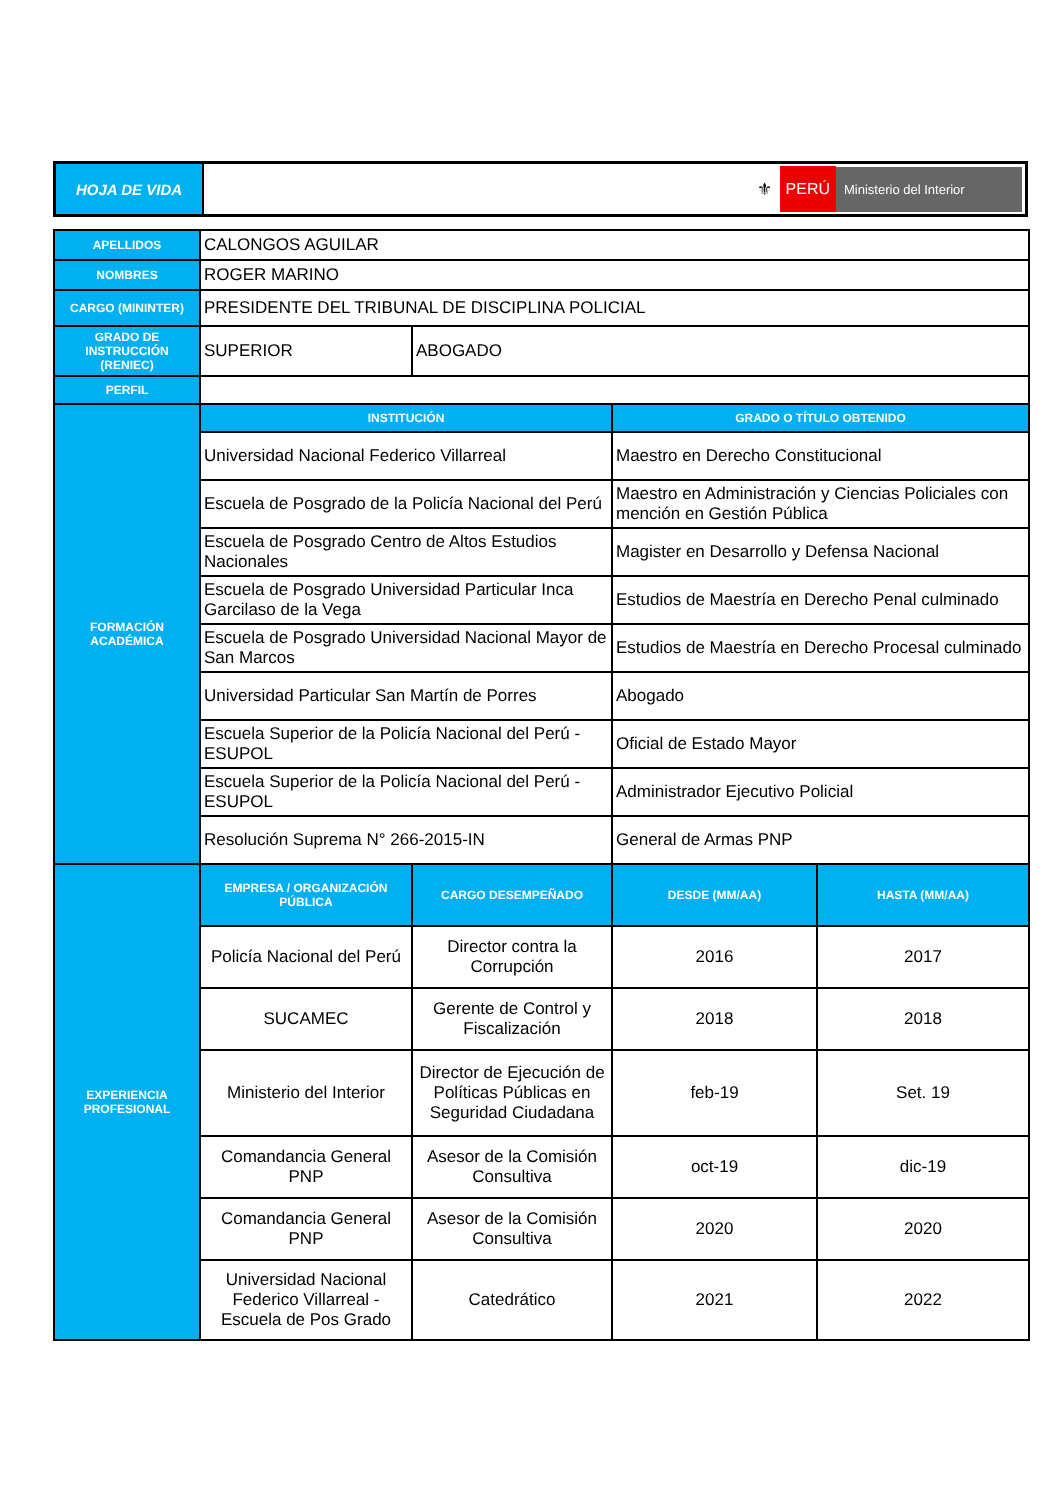| HOJA DE VIDA | ⚜ PERÚ Ministerio del Interior |
| APELLIDOS | CALONGOS AGUILAR | | | |
| NOMBRES | ROGER MARINO | | | |
| CARGO (MININTER) | PRESIDENTE DEL TRIBUNAL DE DISCIPLINA POLICIAL | | | |
| GRADO DE INSTRUCCIÓN (RENIEC) | SUPERIOR | ABOGADO | | |
| PERFIL | | | | |
| FORMACIÓN ACADÉMICA | INSTITUCIÓN | | GRADO O TÍTULO OBTENIDO | |
| | Universidad Nacional Federico Villarreal | | Maestro en Derecho Constitucional | |
| | Escuela de Posgrado de la Policía Nacional del Perú | | Maestro en Administración y Ciencias Policiales con mención en Gestión Pública | |
| | Escuela de Posgrado Centro de Altos Estudios Nacionales | | Magister en Desarrollo y Defensa Nacional | |
| | Escuela de Posgrado Universidad Particular Inca Garcilaso de la Vega | | Estudios de Maestría en Derecho Penal culminado | |
| | Escuela de Posgrado Universidad Nacional Mayor de San Marcos | | Estudios de Maestría en Derecho Procesal culminado | |
| | Universidad Particular San Martín de Porres | | Abogado | |
| | Escuela Superior de la Policía Nacional del Perú - ESUPOL | | Oficial de Estado Mayor | |
| | Escuela Superior de la Policía Nacional del Perú - ESUPOL | | Administrador Ejecutivo Policial | |
| | Resolución Suprema N° 266-2015-IN | | General de Armas PNP | |
| EXPERIENCIA PROFESIONAL | EMPRESA / ORGANIZACIÓN PÚBLICA | CARGO DESEMPEÑADO | DESDE (MM/AA) | HASTA (MM/AA) |
| | Policía Nacional del Perú | Director contra la Corrupción | 2016 | 2017 |
| | SUCAMEC | Gerente de Control y Fiscalización | 2018 | 2018 |
| | Ministerio del Interior | Director de Ejecución de Políticas Públicas en Seguridad Ciudadana | feb-19 | Set. 19 |
| | Comandancia General PNP | Asesor de la Comisión Consultiva | oct-19 | dic-19 |
| | Comandancia General PNP | Asesor de la Comisión Consultiva | 2020 | 2020 |
| | Universidad Nacional Federico Villarreal - Escuela de Pos Grado | Catedrático | 2021 | 2022 |